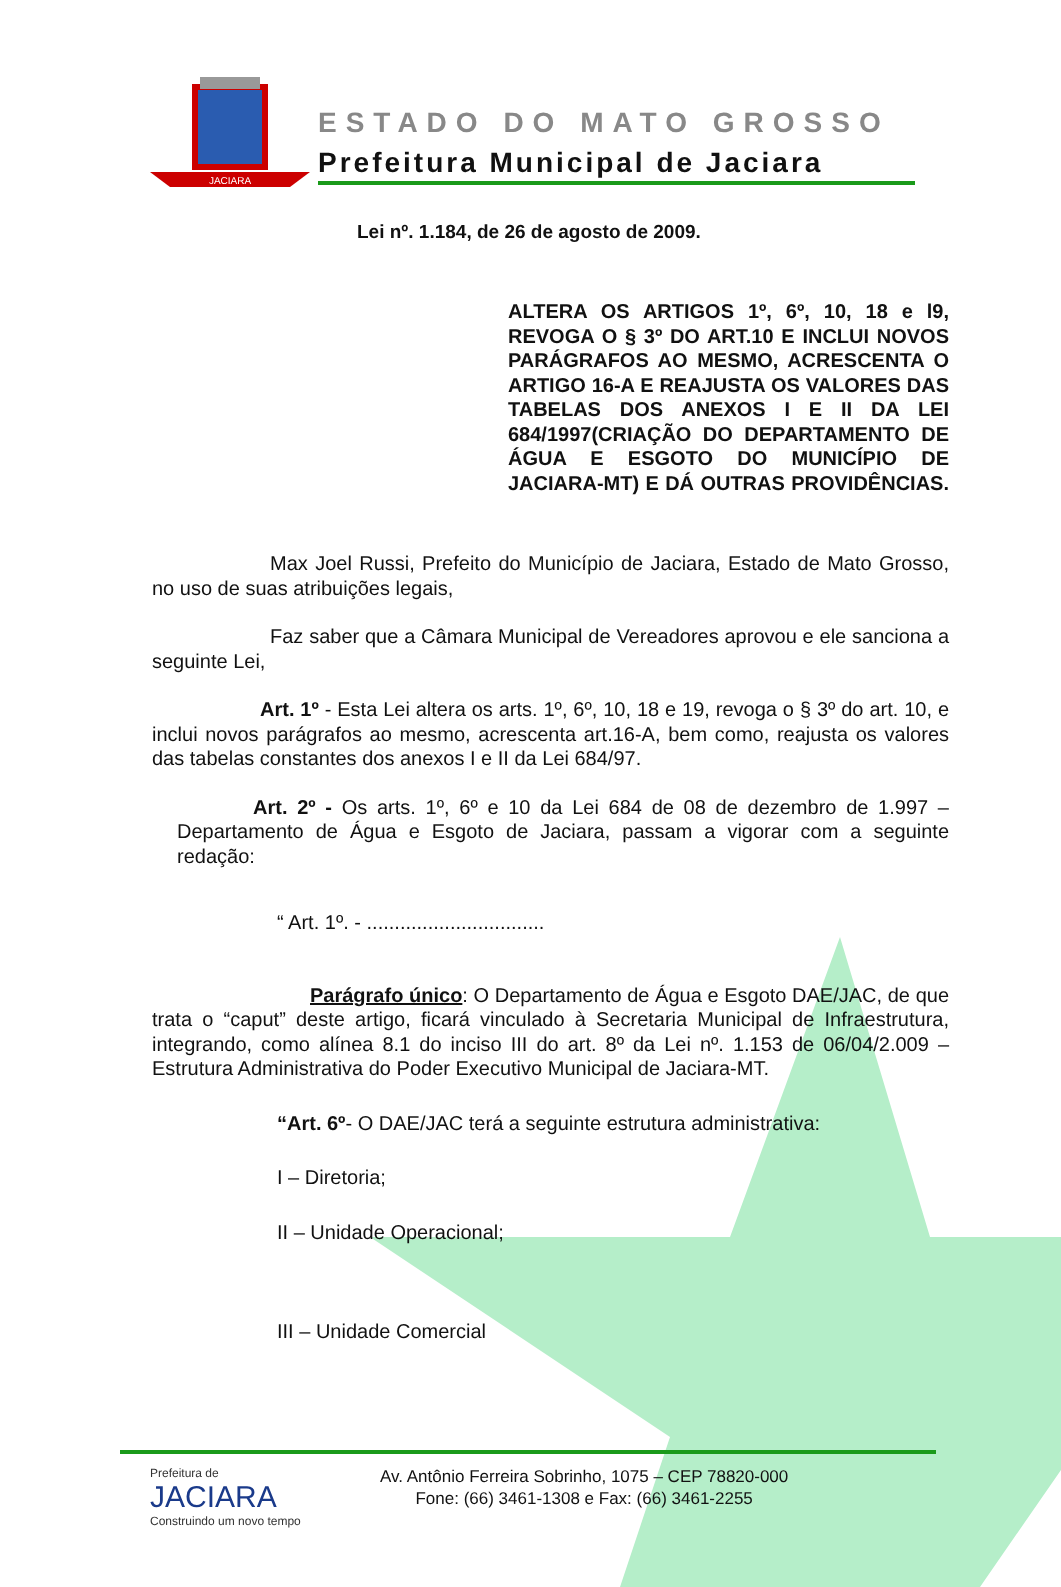JACIARA
ESTADO DO MATO GROSSO
Prefeitura Municipal de Jaciara
Lei nº. 1.184, de 26 de agosto de 2009.
ALTERA OS ARTIGOS 1º, 6º, 10, 18 e l9, REVOGA O § 3º DO ART.10 E INCLUI NOVOS PARÁGRAFOS AO MESMO, ACRESCENTA O ARTIGO 16-A E REAJUSTA OS VALORES DAS TABELAS DOS ANEXOS I E II DA LEI 684/1997(CRIAÇÃO DO DEPARTAMENTO DE ÁGUA E ESGOTO DO MUNICÍPIO DE JACIARA-MT) E DÁ OUTRAS PROVIDÊNCIAS.
Max Joel Russi, Prefeito do Município de Jaciara, Estado de Mato Grosso, no uso de suas atribuições legais,
Faz saber que a Câmara Municipal de Vereadores aprovou e ele sanciona a seguinte Lei,
Art. 1º - Esta Lei altera os arts. 1º, 6º, 10, 18 e 19, revoga o § 3º do art. 10, e inclui novos parágrafos ao mesmo, acrescenta art.16-A, bem como, reajusta os valores das tabelas constantes dos anexos I e II da Lei 684/97.
Art. 2º - Os arts. 1º, 6º e 10 da Lei 684 de 08 de dezembro de 1.997 – Departamento de Água e Esgoto de Jaciara, passam a vigorar com a seguinte redação:
“ Art. 1º. - ................................
Parágrafo único: O Departamento de Água e Esgoto DAE/JAC, de que trata o “caput” deste artigo, ficará vinculado à Secretaria Municipal de Infraestrutura, integrando, como alínea 8.1 do inciso III do art. 8º da Lei nº. 1.153 de 06/04/2.009 – Estrutura Administrativa do Poder Executivo Municipal de Jaciara-MT.
“Art. 6º- O DAE/JAC terá a seguinte estrutura administrativa:
I – Diretoria;
II – Unidade Operacional;
III – Unidade Comercial
Prefeitura de
JACIARA
Construindo um novo tempo
Av. Antônio Ferreira Sobrinho, 1075 – CEP 78820-000
Fone: (66) 3461-1308 e Fax: (66) 3461-2255